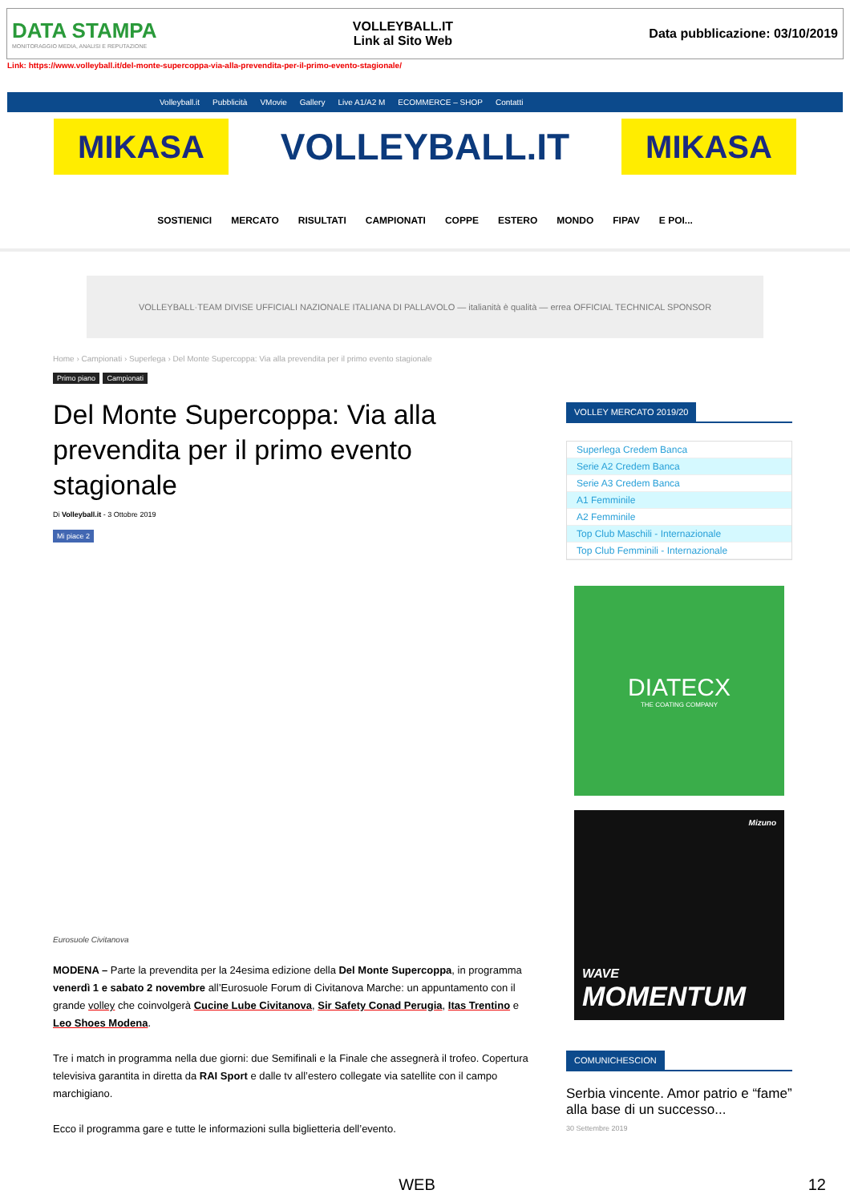DATA STAMPA
MONITORAGGIO MEDIA, ANALISI E REPUTAZIONE
VOLLEYBALL.IT
Link al Sito Web
Data pubblicazione: 03/10/2019
Link: https://www.volleyball.it/del-monte-supercoppa-via-alla-prevendita-per-il-primo-evento-stagionale/
Volleyball.it Pubblicità VMovie Gallery Live A1/A2 M ECOMMERCE – SHOP Contatti
MIKASA
VOLLEYBALL.IT
MIKASA
SOSTIENICI MERCATO RISULTATI CAMPIONATI COPPE ESTERO MONDO FIPAV E POI...
VOLLEYBALL·TEAM DIVISE UFFICIALI NAZIONALE ITALIANA DI PALLAVOLO — italianità è qualità — errea OFFICIAL TECHNICAL SPONSOR
Home › Campionati › Superlega › Del Monte Supercoppa: Via alla prevendita per il primo evento stagionale
Primo piano Campionati
Del Monte Supercoppa: Via alla prevendita per il primo evento stagionale
Di Volleyball.it - 3 Ottobre 2019
Mi piace 2
Eurosuole Civitanova
MODENA – Parte la prevendita per la 24esima edizione della Del Monte Supercoppa, in programma venerdì 1 e sabato 2 novembre all’Eurosuole Forum di Civitanova Marche: un appuntamento con il grande volley che coinvolgerà Cucine Lube Civitanova, Sir Safety Conad Perugia, Itas Trentino e Leo Shoes Modena.
Tre i match in programma nella due giorni: due Semifinali e la Finale che assegnerà il trofeo. Copertura televisiva garantita in diretta da RAI Sport e dalle tv all’estero collegate via satellite con il campo marchigiano.
Ecco il programma gare e tutte le informazioni sulla biglietteria dell’evento.
VOLLEY MERCATO 2019/20
Superlega Credem Banca
Serie A2 Credem Banca
Serie A3 Credem Banca
A1 Femminile
A2 Femminile
Top Club Maschili - Internazionale
Top Club Femminili - Internazionale
DIATECX
THE COATING COMPANY
Mizuno
WAVE
MOMENTUM
COMUNICHESCION
Serbia vincente. Amor patrio e “fame” alla base di un successo...
30 Settembre 2019
WEB 12